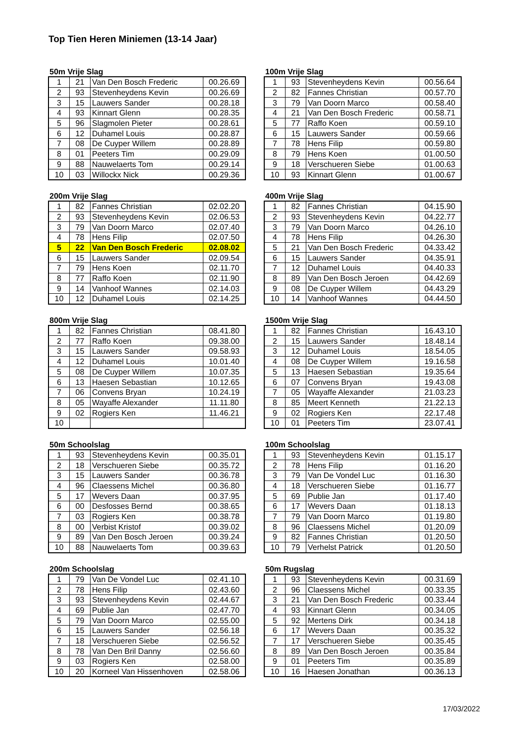Top Tien Heren Miniemen (13-14 Jaar)
50m Vrije Slag
| 1 | 21 | Van Den Bosch Frederic | 00.26.69 |
| 2 | 93 | Stevenheydens Kevin | 00.26.69 |
| 3 | 15 | Lauwers Sander | 00.28.18 |
| 4 | 93 | Kinnart Glenn | 00.28.35 |
| 5 | 96 | Slagmolen Pieter | 00.28.61 |
| 6 | 12 | Duhamel Louis | 00.28.87 |
| 7 | 08 | De Cuyper Willem | 00.28.89 |
| 8 | 01 | Peeters Tim | 00.29.09 |
| 9 | 88 | Nauwelaerts Tom | 00.29.14 |
| 10 | 03 | Willockx Nick | 00.29.36 |
100m Vrije Slag
| 1 | 93 | Stevenheydens Kevin | 00.56.64 |
| 2 | 82 | Fannes Christian | 00.57.70 |
| 3 | 79 | Van Doorn Marco | 00.58.40 |
| 4 | 21 | Van Den Bosch Frederic | 00.58.71 |
| 5 | 77 | Raffo Koen | 00.59.10 |
| 6 | 15 | Lauwers Sander | 00.59.66 |
| 7 | 78 | Hens Filip | 00.59.80 |
| 8 | 79 | Hens Koen | 01.00.50 |
| 9 | 18 | Verschueren Siebe | 01.00.63 |
| 10 | 93 | Kinnart Glenn | 01.00.67 |
200m Vrije Slag
| 1 | 82 | Fannes Christian | 02.02.20 |
| 2 | 93 | Stevenheydens Kevin | 02.06.53 |
| 3 | 79 | Van Doorn Marco | 02.07.40 |
| 4 | 78 | Hens Filip | 02.07.50 |
| 5 | 22 | Van Den Bosch Frederic | 02.08.02 |
| 6 | 15 | Lauwers Sander | 02.09.54 |
| 7 | 79 | Hens Koen | 02.11.70 |
| 8 | 77 | Raffo Koen | 02.11.90 |
| 9 | 14 | Vanhoof Wannes | 02.14.03 |
| 10 | 12 | Duhamel Louis | 02.14.25 |
400m Vrije Slag
| 1 | 82 | Fannes Christian | 04.15.90 |
| 2 | 93 | Stevenheydens Kevin | 04.22.77 |
| 3 | 79 | Van Doorn Marco | 04.26.10 |
| 4 | 78 | Hens Filip | 04.26.30 |
| 5 | 21 | Van Den Bosch Frederic | 04.33.42 |
| 6 | 15 | Lauwers Sander | 04.35.91 |
| 7 | 12 | Duhamel Louis | 04.40.33 |
| 8 | 89 | Van Den Bosch Jeroen | 04.42.69 |
| 9 | 08 | De Cuyper Willem | 04.43.29 |
| 10 | 14 | Vanhoof Wannes | 04.44.50 |
800m Vrije Slag
| 1 | 82 | Fannes Christian | 08.41.80 |
| 2 | 77 | Raffo Koen | 09.38.00 |
| 3 | 15 | Lauwers Sander | 09.58.93 |
| 4 | 12 | Duhamel Louis | 10.01.40 |
| 5 | 08 | De Cuyper Willem | 10.07.35 |
| 6 | 13 | Haesen Sebastian | 10.12.65 |
| 7 | 06 | Convens Bryan | 10.24.19 |
| 8 | 05 | Wayaffe Alexander | 11.11.80 |
| 9 | 02 | Rogiers Ken | 11.46.21 |
| 10 | | | |
1500m Vrije Slag
| 1 | 82 | Fannes Christian | 16.43.10 |
| 2 | 15 | Lauwers Sander | 18.48.14 |
| 3 | 12 | Duhamel Louis | 18.54.05 |
| 4 | 08 | De Cuyper Willem | 19.16.58 |
| 5 | 13 | Haesen Sebastian | 19.35.64 |
| 6 | 07 | Convens Bryan | 19.43.08 |
| 7 | 05 | Wayaffe Alexander | 21.03.23 |
| 8 | 85 | Meert Kenneth | 21.22.13 |
| 9 | 02 | Rogiers Ken | 22.17.48 |
| 10 | 01 | Peeters Tim | 23.07.41 |
50m Schoolslag
| 1 | 93 | Stevenheydens Kevin | 00.35.01 |
| 2 | 18 | Verschueren Siebe | 00.35.72 |
| 3 | 15 | Lauwers Sander | 00.36.78 |
| 4 | 96 | Claessens Michel | 00.36.80 |
| 5 | 17 | Wevers Daan | 00.37.95 |
| 6 | 00 | Desfosses Bernd | 00.38.65 |
| 7 | 03 | Rogiers Ken | 00.38.78 |
| 8 | 00 | Verbist Kristof | 00.39.02 |
| 9 | 89 | Van Den Bosch Jeroen | 00.39.24 |
| 10 | 88 | Nauwelaerts Tom | 00.39.63 |
100m Schoolslag
| 1 | 93 | Stevenheydens Kevin | 01.15.17 |
| 2 | 78 | Hens Filip | 01.16.20 |
| 3 | 79 | Van De Vondel Luc | 01.16.30 |
| 4 | 18 | Verschueren Siebe | 01.16.77 |
| 5 | 69 | Publie Jan | 01.17.40 |
| 6 | 17 | Wevers Daan | 01.18.13 |
| 7 | 79 | Van Doorn Marco | 01.19.80 |
| 8 | 96 | Claessens Michel | 01.20.09 |
| 9 | 82 | Fannes Christian | 01.20.50 |
| 10 | 79 | Verhelst Patrick | 01.20.50 |
200m Schoolslag
| 1 | 79 | Van De Vondel Luc | 02.41.10 |
| 2 | 78 | Hens Filip | 02.43.60 |
| 3 | 93 | Stevenheydens Kevin | 02.44.67 |
| 4 | 69 | Publie Jan | 02.47.70 |
| 5 | 79 | Van Doorn Marco | 02.55.00 |
| 6 | 15 | Lauwers Sander | 02.56.18 |
| 7 | 18 | Verschueren Siebe | 02.56.52 |
| 8 | 78 | Van Den Bril Danny | 02.56.60 |
| 9 | 03 | Rogiers Ken | 02.58.00 |
| 10 | 20 | Korneel Van Hissenhoven | 02.58.06 |
50m Rugslag
| 1 | 93 | Stevenheydens Kevin | 00.31.69 |
| 2 | 96 | Claessens Michel | 00.33.35 |
| 3 | 21 | Van Den Bosch Frederic | 00.33.44 |
| 4 | 93 | Kinnart Glenn | 00.34.05 |
| 5 | 92 | Mertens Dirk | 00.34.18 |
| 6 | 17 | Wevers Daan | 00.35.32 |
| 7 | 17 | Verschueren Siebe | 00.35.45 |
| 8 | 89 | Van Den Bosch Jeroen | 00.35.84 |
| 9 | 01 | Peeters Tim | 00.35.89 |
| 10 | 16 | Haesen Jonathan | 00.36.13 |
17/03/2022